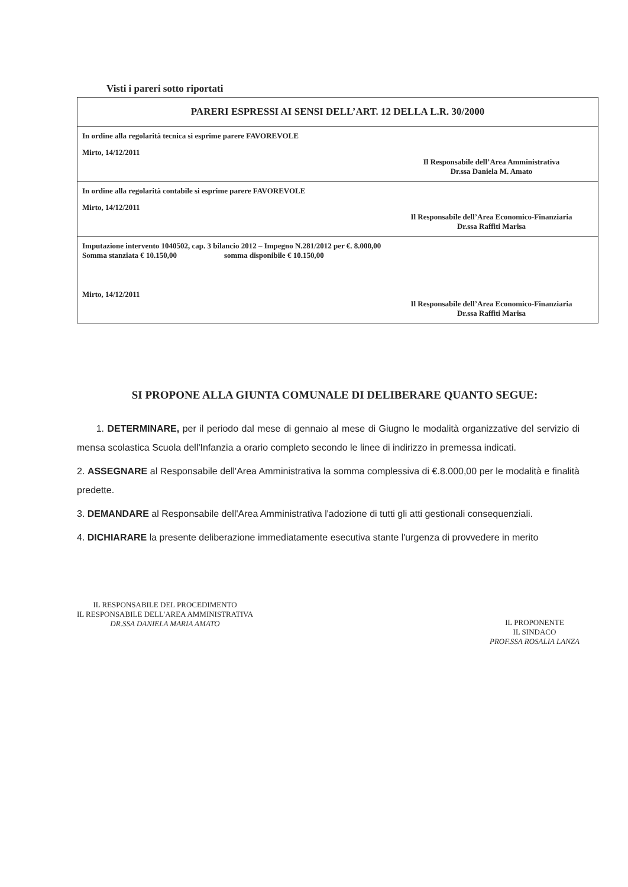Visti i pareri sotto riportati
PARERI ESPRESSI AI SENSI DELL’ART. 12 DELLA L.R. 30/2000
In ordine alla regolarità tecnica si esprime parere FAVOREVOLE
Mirto, 14/12/2011
Il Responsabile dell’Area Amministrativa
Dr.ssa Daniela M. Amato
In ordine alla regolarità contabile si esprime parere FAVOREVOLE
Mirto, 14/12/2011
Il Responsabile dell’Area Economico-Finanziaria
Dr.ssa Raffiti Marisa
Imputazione intervento 1040502, cap. 3 bilancio 2012 – Impegno N.281/2012 per €. 8.000,00
Somma stanziata € 10.150,00 somma disponibile € 10.150,00
Mirto, 14/12/2011
Il Responsabile dell’Area Economico-Finanziaria
Dr.ssa Raffiti Marisa
SI PROPONE ALLA GIUNTA COMUNALE DI DELIBERARE QUANTO SEGUE:
1. DETERMINARE, per il periodo dal mese di gennaio al mese di Giugno le modalità organizzative del servizio di mensa scolastica Scuola dell'Infanzia a orario completo secondo le linee di indirizzo in premessa indicati.
2. ASSEGNARE al Responsabile dell'Area Amministrativa la somma complessiva di €.8.000,00 per le modalità e finalità predette.
3. DEMANDARE al Responsabile dell'Area Amministrativa l'adozione di tutti gli atti gestionali consequenziali.
4. DICHIARARE la presente deliberazione immediatamente esecutiva stante l'urgenza di provvedere in merito
IL RESPONSABILE DEL PROCEDIMENTO
IL RESPONSABILE DELL'AREA AMMINISTRATIVA
DR.SSA DANIELA MARIA AMATO
IL PROPONENTE
IL SINDACO
PROF.SSA ROSALIA LANZA